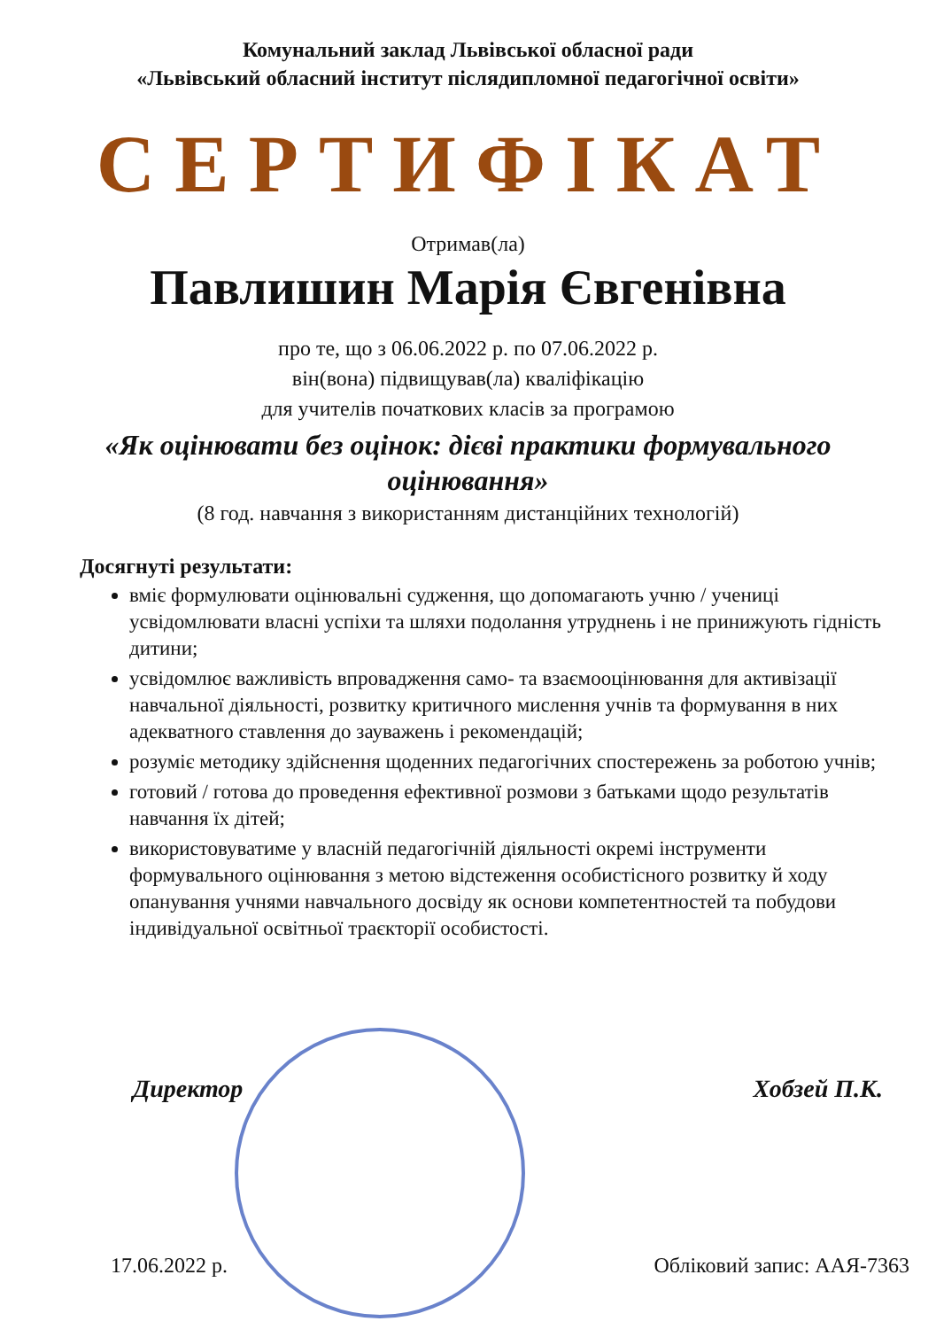Комунальний заклад Львівської обласної ради
«Львівський обласний інститут післядипломної педагогічної освіти»
СЕРТИФІКАТ
Отримав(ла)
Павлишин Марія Євгенівна
про те, що з 06.06.2022 р. по 07.06.2022 р.
він(вона) підвищував(ла) кваліфікацію
для учителів початкових класів за програмою
«Як оцінювати без оцінок: дієві практики формувального оцінювання»
(8 год. навчання з використанням дистанційних технологій)
Досягнуті результати:
вміє формулювати оцінювальні судження, що допомагають учню / учениці усвідомлювати власні успіхи та шляхи подолання утруднень і не принижують гідність дитини;
усвідомлює важливість впровадження само- та взаємооцінювання для активізації навчальної діяльності, розвитку критичного мислення учнів та формування в них адекватного ставлення до зауважень і рекомендацій;
розуміє методику здійснення щоденних педагогічних спостережень за роботою учнів;
готовий / готова до проведення ефективної розмови з батьками щодо результатів навчання їх дітей;
використовуватиме у власній педагогічній діяльності окремі інструменти формувального оцінювання з метою відстеження особистісного розвитку й ходу опанування учнями навчального досвіду як основи компетентностей та побудови індивідуальної освітньої траєкторії особистості.
Директор Хобзей П.К.
17.06.2022 р. Обліковий запис: ААЯ-7363